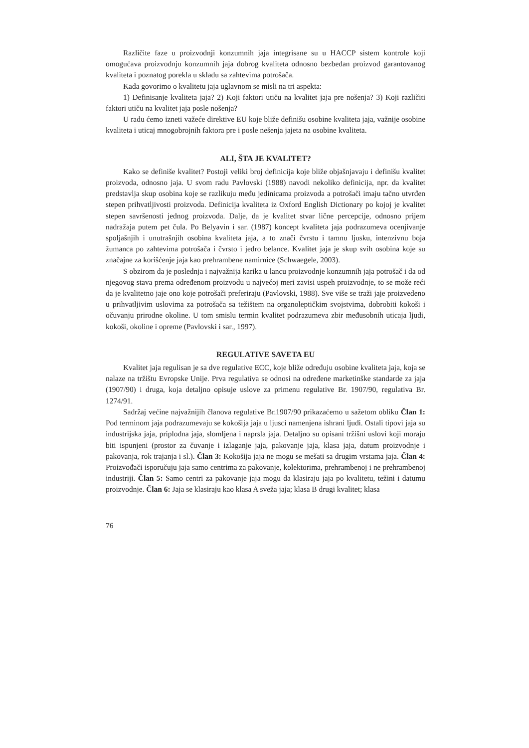Različite faze u proizvodnji konzumnih jaja integrisane su u HACCP sistem kontrole koji omogućava proizvodnju konzumnih jaja dobrog kvaliteta odnosno bezbedan proizvod garantovanog kvaliteta i poznatog porekla u skladu sa zahtevima potrošača.
Kada govorimo o kvalitetu jaja uglavnom se misli na tri aspekta:
1) Definisanje kvaliteta jaja? 2) Koji faktori utiču na kvalitet jaja pre nošenja? 3) Koji različiti faktori utiču na kvalitet jaja posle nošenja?
U radu ćemo izneti važeće direktive EU koje bliže definišu osobine kvaliteta jaja, važnije osobine kvaliteta i uticaj mnogobrojnih faktora pre i posle nešenja jajeta na osobine kvaliteta.
ALI, ŠTA JE KVALITET?
Kako se definiše kvalitet? Postoji veliki broj definicija koje bliže objašnjavaju i definišu kvalitet proizvoda, odnosno jaja. U svom radu Pavlovski (1988) navodi nekoliko definicija, npr. da kvalitet predstavlja skup osobina koje se razlikuju među jedinicama proizvoda a potrošači imaju tačno utvrđen stepen prihvatljivosti proizvoda. Definicija kvaliteta iz Oxford English Dictionary po kojoj je kvalitet stepen savršenosti jednog proizvoda. Dalje, da je kvalitet stvar lične percepcije, odnosno prijem nadražaja putem pet čula. Po Belyavin i sar. (1987) koncept kvaliteta jaja podrazumeva ocenjivanje spoljašnjih i unutrašnjih osobina kvaliteta jaja, a to znači čvrstu i tamnu ljusku, intenzivnu boja žumanca po zahtevima potrošača i čvrsto i jedro belance. Kvalitet jaja je skup svih osobina koje su značajne za korišćenje jaja kao prehrambene namirnice (Schwaegele, 2003).
S obzirom da je poslednja i najvažnija karika u lancu proizvodnje konzumnih jaja potrošač i da od njegovog stava prema određenom proizvodu u najvećoj meri zavisi uspeh proizvodnje, to se može reći da je kvalitetno jaje ono koje potrošači preferiraju (Pavlovski, 1988). Sve više se traži jaje proizvedeno u prihvatljivim uslovima za potrošača sa težištem na organoleptičkim svojstvima, dobrobiti kokoši i očuvanju prirodne okoline. U tom smislu termin kvalitet podrazumeva zbir međusobnih uticaja ljudi, kokoši, okoline i opreme (Pavlovski i sar., 1997).
REGULATIVE SAVETA EU
Kvalitet jaja regulisan je sa dve regulative ECC, koje bliže određuju osobine kvaliteta jaja, koja se nalaze na tržištu Evropske Unije. Prva regulativa se odnosi na određene marketinške standarde za jaja (1907/90) i druga, koja detaljno opisuje uslove za primenu regulative Br. 1907/90, regulativa Br. 1274/91.
Sadržaj većine najvažnijih članova regulative Br.1907/90 prikazaćemo u sažetom obliku Član 1: Pod terminom jaja podrazumevaju se kokošija jaja u ljusci namenjena ishrani ljudi. Ostali tipovi jaja su industrijska jaja, priplodna jaja, slomljena i naprsla jaja. Detaljno su opisani tržišni uslovi koji moraju biti ispunjeni (prostor za čuvanje i izlaganje jaja, pakovanje jaja, klasa jaja, datum proizvodnje i pakovanja, rok trajanja i sl.). Član 3: Kokošija jaja ne mogu se mešati sa drugim vrstama jaja. Član 4: Proizvođači isporučuju jaja samo centrima za pakovanje, kolektorima, prehrambenoj i ne prehrambenoj industriji. Član 5: Samo centri za pakovanje jaja mogu da klasiraju jaja po kvalitetu, težini i datumu proizvodnje. Član 6: Jaja se klasiraju kao klasa A sveža jaja; klasa B drugi kvalitet; klasa
76